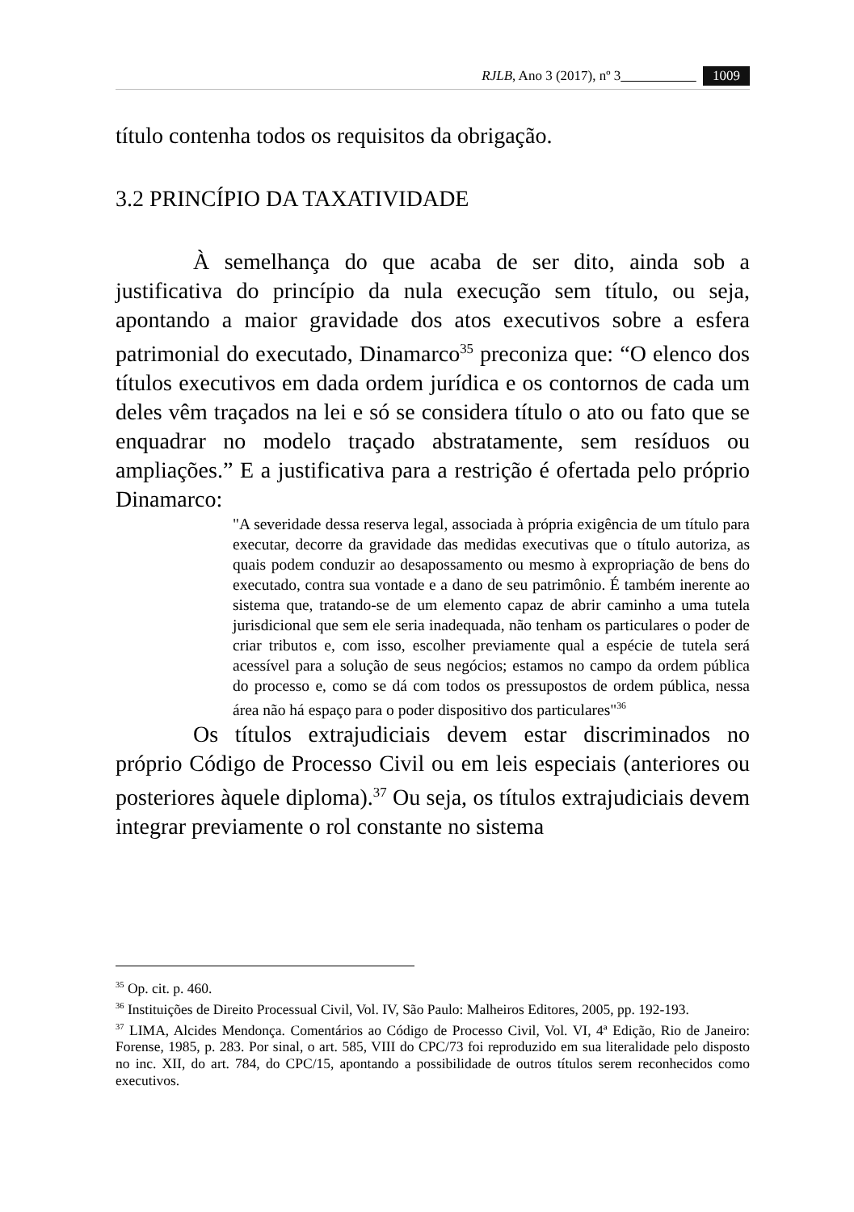RJLB, Ano 3 (2017), nº 3 1009
título contenha todos os requisitos da obrigação.
3.2 PRINCÍPIO DA TAXATIVIDADE
À semelhança do que acaba de ser dito, ainda sob a justificativa do princípio da nula execução sem título, ou seja, apontando a maior gravidade dos atos executivos sobre a esfera patrimonial do executado, Dinamarco<sup>35</sup> preconiza que: “O elenco dos títulos executivos em dada ordem jurídica e os contornos de cada um deles vêm traçados na lei e só se considera título o ato ou fato que se enquadrar no modelo traçado abstratamente, sem resíduos ou ampliações.” E a justificativa para a restrição é ofertada pelo próprio Dinamarco:
"A severidade dessa reserva legal, associada à própria exigência de um título para executar, decorre da gravidade das medidas executivas que o título autoriza, as quais podem conduzir ao desapossamento ou mesmo à expropriação de bens do executado, contra sua vontade e a dano de seu patrimônio. É também inerente ao sistema que, tratando-se de um elemento capaz de abrir caminho a uma tutela jurisdicional que sem ele seria inadequada, não tenham os particulares o poder de criar tributos e, com isso, escolher previamente qual a espécie de tutela será acessível para a solução de seus negócios; estamos no campo da ordem pública do processo e, como se dá com todos os pressupostos de ordem pública, nessa área não há espaço para o poder dispositivo dos particulares"<sup>36</sup>
Os títulos extrajudiciais devem estar discriminados no próprio Código de Processo Civil ou em leis especiais (anteriores ou posteriores àquele diploma).<sup>37</sup> Ou seja, os títulos extrajudiciais devem integrar previamente o rol constante no sistema
<sup>35</sup> Op. cit. p. 460.
<sup>36</sup> Instituições de Direito Processual Civil, Vol. IV, São Paulo: Malheiros Editores, 2005, pp. 192-193.
<sup>37</sup> LIMA, Alcides Mendonça. Comentários ao Código de Processo Civil, Vol. VI, 4ª Edição, Rio de Janeiro: Forense, 1985, p. 283. Por sinal, o art. 585, VIII do CPC/73 foi reproduzido em sua literalidade pelo disposto no inc. XII, do art. 784, do CPC/15, apontando a possibilidade de outros títulos serem reconhecidos como executivos.